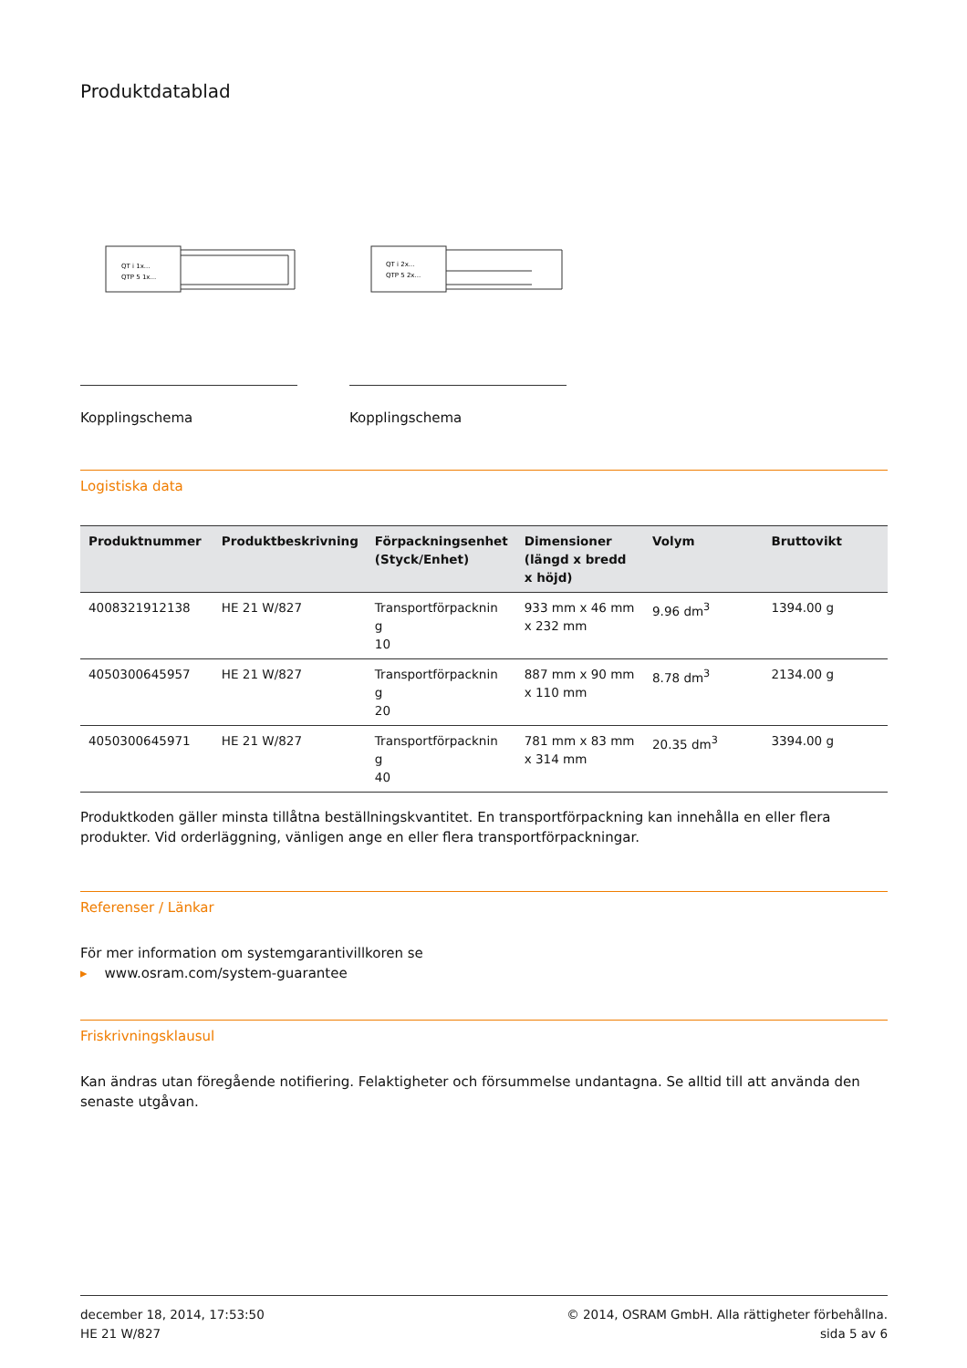Produktdatablad
QT i 1x...
QTP 5 1x...
Kopplingschema
QT i 2x...
QTP 5 2x...
Kopplingschema
Logistiska data
| Produktnummer | Produktbeskrivning | Förpackningsenhet (Styck/Enhet) | Dimensioner (längd x bredd x höjd) | Volym | Bruttovikt |
| --- | --- | --- | --- | --- | --- |
| 4008321912138 | HE 21 W/827 | Transportförpacknin g 10 | 933 mm x 46 mm x 232 mm | 9.96 dm<sup>3</sup> | 1394.00 g |
| 4050300645957 | HE 21 W/827 | Transportförpacknin g 20 | 887 mm x 90 mm x 110 mm | 8.78 dm<sup>3</sup> | 2134.00 g |
| 4050300645971 | HE 21 W/827 | Transportförpacknin g 40 | 781 mm x 83 mm x 314 mm | 20.35 dm<sup>3</sup> | 3394.00 g |
Produktkoden gäller minsta tillåtna beställningskvantitet. En transportförpackning kan innehålla en eller flera produkter. Vid orderläggning, vänligen ange en eller flera transportförpackningar.
Referenser / Länkar
För mer information om systemgarantivillkoren se
▸ www.osram.com/system-guarantee
Friskrivningsklausul
Kan ändras utan föregående notifiering. Felaktigheter och försummelse undantagna. Se alltid till att använda den senaste utgåvan.
december 18, 2014, 17:53:50
HE 21 W/827
© 2014, OSRAM GmbH. Alla rättigheter förbehållna.
sida 5 av 6